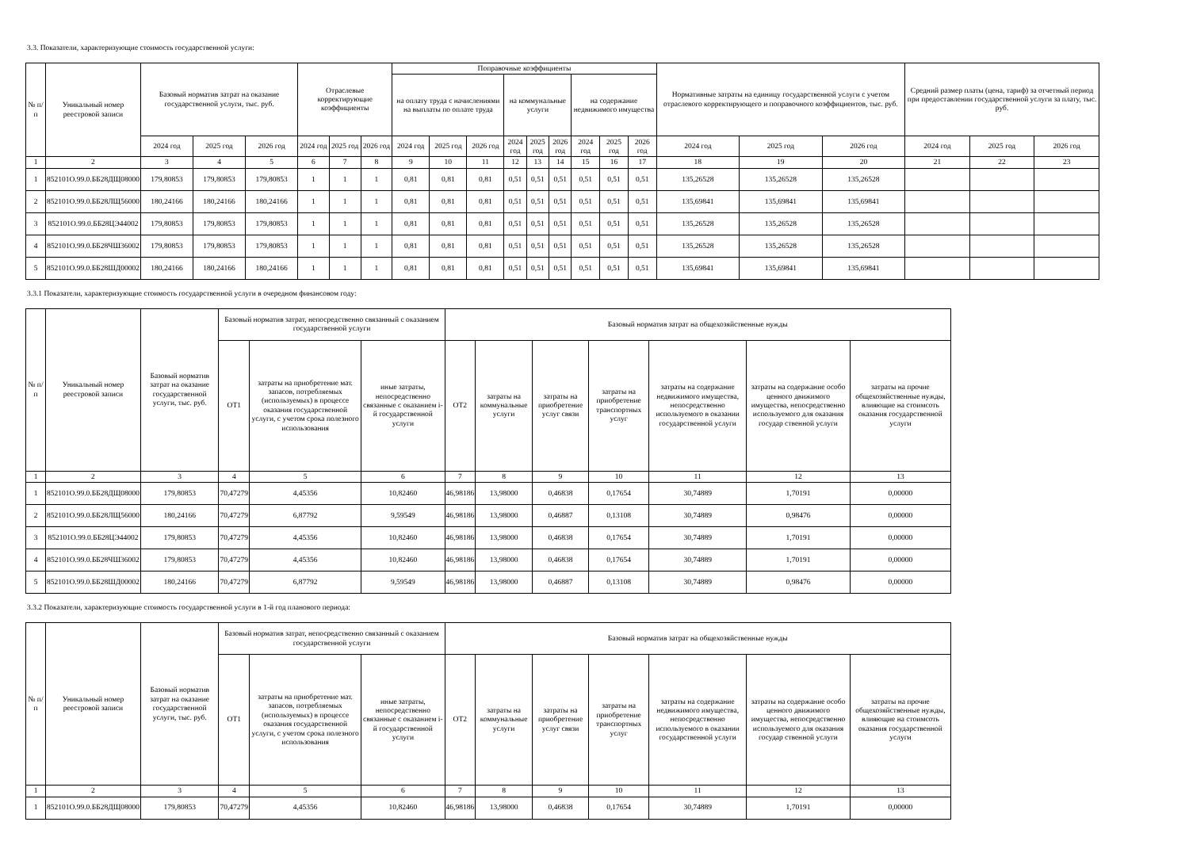3.3. Показатели, характеризующие стоимость государственной услуги:
| № п/п | Уникальный номер реестровой записи | Базовый норматив затрат на оказание государственной услуги, тыс. руб. | | | Отраслевые корректирующие коэффициенты | | | Поправочные коэффициенты | | | | | | | | | Нормативные затраты на единицу государственной услуги с учетом отраслевого корректирующего и поправочного коэффициентов, тыс. руб. | | | Средний размер платы (цена, тариф) за отчетный период при предоставлении государственной услуги за плату, тыс. руб. | | |
| --- | --- | --- | --- | --- | --- | --- | --- | --- | --- | --- | --- | --- | --- | --- | --- | --- | --- | --- | --- | --- | --- | --- |
| | | | | | | | | на оплату труда с начислениями на выплаты по оплате труда | | | на коммунальные услуги | | | на содержание недвижимого имущества | | | | | | | | |
| | | 2024 год | 2025 год | 2026 год | 2024 год | 2025 год | 2026 год | 2024 год | 2025 год | 2026 год | 2024 год | 2025 год | 2026 год | 2024 год | 2025 год | 2026 год | 2024 год | 2025 год | 2026 год | 2024 год | 2025 год | 2026 год |
| 1 | 2 | 3 | 4 | 5 | 6 | 7 | 8 | 9 | 10 | 11 | 12 | 13 | 14 | 15 | 16 | 17 | 18 | 19 | 20 | 21 | 22 | 23 |
| 1 | 852101О.99.0.ББ28ДЩ08000 | 179,80853 | 179,80853 | 179,80853 | 1 | 1 | 1 | 0,81 | 0,81 | 0,81 | 0,51 | 0,51 | 0,51 | 0,51 | 0,51 | 0,51 | 135,26528 | 135,26528 | 135,26528 | | | |
| 2 | 852101О.99.0.ББ28ЛЩ56000 | 180,24166 | 180,24166 | 180,24166 | 1 | 1 | 1 | 0,81 | 0,81 | 0,81 | 0,51 | 0,51 | 0,51 | 0,51 | 0,51 | 0,51 | 135,69841 | 135,69841 | 135,69841 | | | |
| 3 | 852101О.99.0.ББ28ЦЭ44002 | 179,80853 | 179,80853 | 179,80853 | 1 | 1 | 1 | 0,81 | 0,81 | 0,81 | 0,51 | 0,51 | 0,51 | 0,51 | 0,51 | 0,51 | 135,26528 | 135,26528 | 135,26528 | | | |
| 4 | 852101О.99.0.ББ28ЧШ36002 | 179,80853 | 179,80853 | 179,80853 | 1 | 1 | 1 | 0,81 | 0,81 | 0,81 | 0,51 | 0,51 | 0,51 | 0,51 | 0,51 | 0,51 | 135,26528 | 135,26528 | 135,26528 | | | |
| 5 | 852101О.99.0.ББ28ШД00002 | 180,24166 | 180,24166 | 180,24166 | 1 | 1 | 1 | 0,81 | 0,81 | 0,81 | 0,51 | 0,51 | 0,51 | 0,51 | 0,51 | 0,51 | 135,69841 | 135,69841 | 135,69841 | | | |
3.3.1 Показатели, характеризующие стоимость государственной услуги в очередном финансовом году:
| № п/п | Уникальный номер реестровой записи | Базовый норматив затрат на оказание государственной услуги, тыс. руб. | Базовый норматив затрат, непосредственно связанный с оказанием государственной услуги | | | Базовый норматив затрат на общехозяйственные нужды | | | | | | |
| --- | --- | --- | --- | --- | --- | --- | --- | --- | --- | --- | --- | --- |
| | | | ОТ1 | затраты на приобретение мат. запасов, потребляемых (используемых) в процессе оказания государственной услуги, с учетом срока полезного использования | иные затраты, непосредственно связанные с оказанием i-й государственной услуги | ОТ2 | затраты на коммунальные услуги | затраты на приобретение услуг связи | затраты на приобретение транспортных услуг | затраты на содержание недвижимого имущества, непосредственно используемого в оказании государственной услуги | затраты на содержание особо ценного движимого имущества, непосредственно используемого для оказания государ ственной услуги | затраты на прочие общехозяйственные нужды, влияющие на стоимсоть оказания государственной услуги |
| 1 | 2 | 3 | 4 | 5 | 6 | 7 | 8 | 9 | 10 | 11 | 12 | 13 |
| 1 | 852101О.99.0.ББ28ДЩ08000 | 179,80853 | 70,47279 | 4,45356 | 10,82460 | 46,98186 | 13,98000 | 0,46838 | 0,17654 | 30,74889 | 1,70191 | 0,00000 |
| 2 | 852101О.99.0.ББ28ЛЩ56000 | 180,24166 | 70,47279 | 6,87792 | 9,59549 | 46,98186 | 13,98000 | 0,46887 | 0,13108 | 30,74889 | 0,98476 | 0,00000 |
| 3 | 852101О.99.0.ББ28ЦЭ44002 | 179,80853 | 70,47279 | 4,45356 | 10,82460 | 46,98186 | 13,98000 | 0,46838 | 0,17654 | 30,74889 | 1,70191 | 0,00000 |
| 4 | 852101О.99.0.ББ28ЧШ36002 | 179,80853 | 70,47279 | 4,45356 | 10,82460 | 46,98186 | 13,98000 | 0,46838 | 0,17654 | 30,74889 | 1,70191 | 0,00000 |
| 5 | 852101О.99.0.ББ28ШД00002 | 180,24166 | 70,47279 | 6,87792 | 9,59549 | 46,98186 | 13,98000 | 0,46887 | 0,13108 | 30,74889 | 0,98476 | 0,00000 |
3.3.2 Показатели, характеризующие стоимость государственной услуги в 1-й год планового периода:
| № п/п | Уникальный номер реестровой записи | Базовый норматив затрат на оказание государственной услуги, тыс. руб. | Базовый норматив затрат, непосредственно связанный с оказанием государственной услуги | | | Базовый норматив затрат на общехозяйственные нужды | | | | | | |
| --- | --- | --- | --- | --- | --- | --- | --- | --- | --- | --- | --- | --- |
| | | | ОТ1 | затраты на приобретение мат. запасов, потребляемых (используемых) в процессе оказания государственной услуги, с учетом срока полезного использования | иные затраты, непосредственно связанные с оказанием i-й государственной услуги | ОТ2 | затраты на коммунальные услуги | затраты на приобретение услуг связи | затраты на приобретение транспортных услуг | затраты на содержание недвижимого имущества, непосредственно используемого в оказании государственной услуги | затраты на содержание особо ценного движимого имущества, непосредственно используемого для оказания государ ственной услуги | затраты на прочие общехозяйственные нужды, влияющие на стоимсоть оказания государственной услуги |
| 1 | 2 | 3 | 4 | 5 | 6 | 7 | 8 | 9 | 10 | 11 | 12 | 13 |
| 1 | 852101О.99.0.ББ28ДЩ08000 | 179,80853 | 70,47279 | 4,45356 | 10,82460 | 46,98186 | 13,98000 | 0,46838 | 0,17654 | 30,74889 | 1,70191 | 0,00000 |